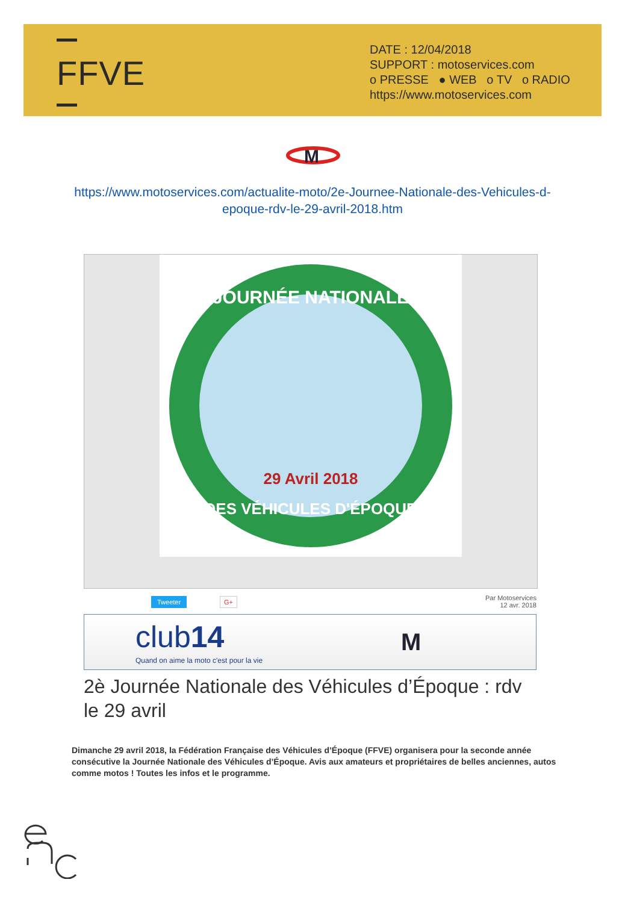FFVE
DATE : 12/04/2018
SUPPORT : motoservices.com
o PRESSE ● WEB o TV o RADIO
https://www.motoservices.com
M
https://www.motoservices.com/actualite-moto/2e-Journee-Nationale-des-Vehicules-d-epoque-rdv-le-29-avril-2018.htm
JOURNÉE NATIONALE
DES VÉHICULES D'ÉPOQUE
29 Avril 2018
Tweeter G+ Par Motoservices
12 avr. 2018
club14
Quand on aime la moto c'est pour la vie
M
2è Journée Nationale des Véhicules d’Époque : rdv le 29 avril
Dimanche 29 avril 2018, la Fédération Française des Véhicules d’Époque (FFVE) organisera pour la seconde année consécutive la Journée Nationale des Véhicules d’Époque. Avis aux amateurs et propriétaires de belles anciennes, autos comme motos ! Toutes les infos et le programme.